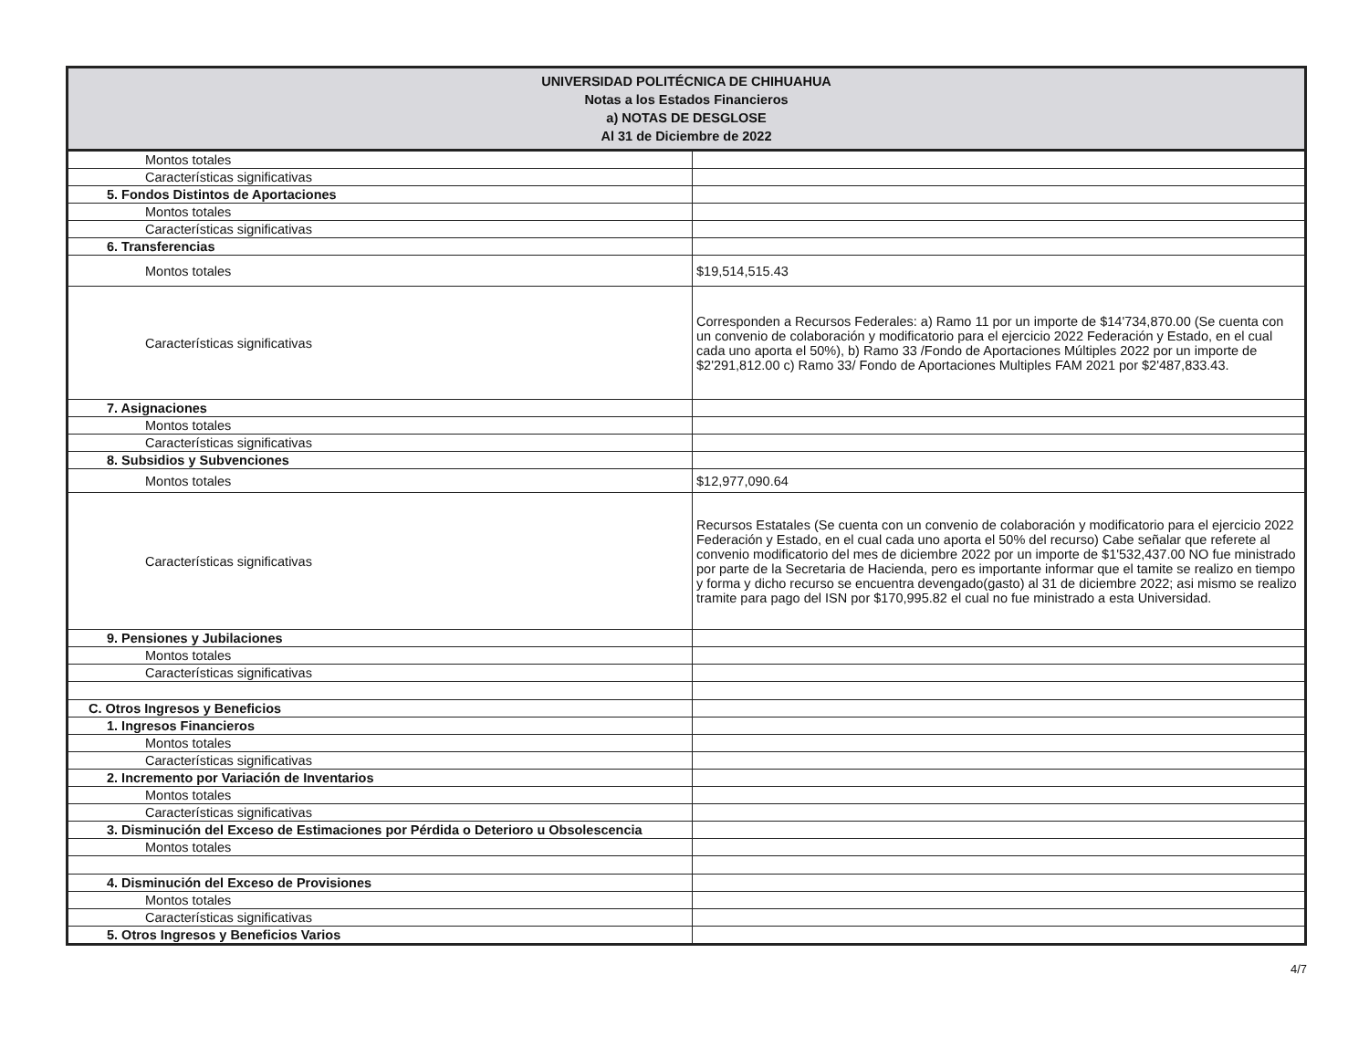| UNIVERSIDAD POLITÉCNICA DE CHIHUAHUA Notas a los Estados Financieros a) NOTAS DE DESGLOSE Al 31 de Diciembre de 2022 | |
| --- | --- |
| Montos totales | |
| Características significativas | |
| 5. Fondos Distintos de Aportaciones | |
| Montos totales | |
| Características significativas | |
| 6. Transferencias | |
| Montos totales | $19,514,515.43 |
| Características significativas | Corresponden a Recursos Federales: a) Ramo 11 por un importe de $14'734,870.00 (Se cuenta con un convenio de colaboración y modificatorio para el ejercicio 2022 Federación y Estado, en el cual cada uno aporta el 50%), b) Ramo 33 /Fondo de Aportaciones Múltiples 2022 por un importe de $2'291,812.00 c) Ramo 33/ Fondo de Aportaciones Multiples FAM 2021 por $2'487,833.43. |
| 7. Asignaciones | |
| Montos totales | |
| Características significativas | |
| 8. Subsidios y Subvenciones | |
| Montos totales | $12,977,090.64 |
| Características significativas | Recursos Estatales (Se cuenta con un convenio de colaboración y modificatorio para el ejercicio 2022 Federación y Estado, en el cual cada uno aporta el 50% del recurso) Cabe señalar que referete al convenio modificatorio del mes de diciembre 2022 por un importe de $1'532,437.00 NO fue ministrado por parte de la Secretaria de Hacienda, pero es importante informar que el tamite se realizo en tiempo y forma y dicho recurso se encuentra devengado(gasto) al 31 de diciembre 2022; asi mismo se realizo tramite para pago del ISN por $170,995.82 el cual no fue ministrado a esta Universidad. |
| 9. Pensiones y Jubilaciones | |
| Montos totales | |
| Características significativas | |
| C. Otros Ingresos y Beneficios | |
| 1. Ingresos Financieros | |
| Montos totales | |
| Características significativas | |
| 2. Incremento por Variación de Inventarios | |
| Montos totales | |
| Características significativas | |
| 3. Disminución del Exceso de Estimaciones por Pérdida o Deterioro u Obsolescencia | |
| Montos totales | |
| 4. Disminución del Exceso de Provisiones | |
| Montos totales | |
| Características significativas | |
| 5. Otros Ingresos y Beneficios Varios | |
4/7